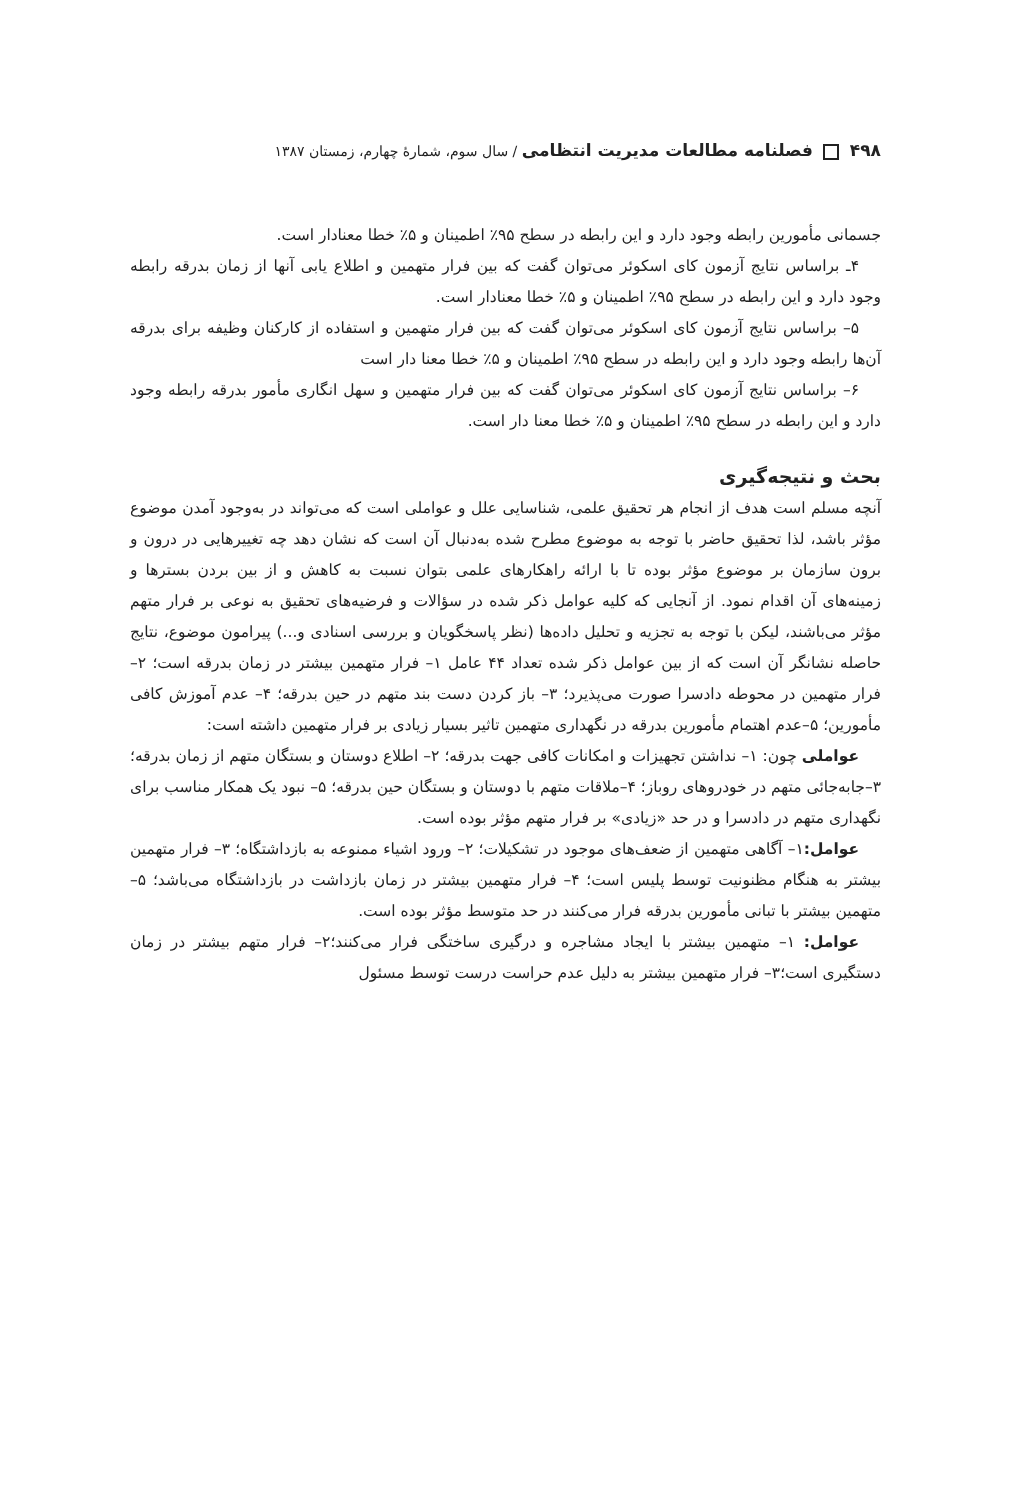۴۹۸ فصلنامه مطالعات مدیریت انتظامی / سال سوم، شمارهٔ چهارم، زمستان ۱۳۸۷
جسمانی مأمورین رابطه وجود دارد و این رابطه در سطح ۹۵٪ اطمینان و ۵٪ خطا معنادار است.
۴ـ براساس نتایج آزمون کای اسکوئر می‌توان گفت که بین فرار متهمین و اطلاع یابی آنها از زمان بدرقه رابطه وجود دارد و این رابطه در سطح ۹۵٪ اطمینان و ۵٪ خطا معنادار است.
۵– براساس نتایج آزمون کای اسکوئر می‌توان گفت که بین فرار متهمین و استفاده از کارکنان وظیفه برای بدرقه آن‌ها رابطه وجود دارد و این رابطه در سطح ۹۵٪ اطمینان و ۵٪ خطا معنا دار است
۶– براساس نتایج آزمون کای اسکوئر می‌توان گفت که بین فرار متهمین و سهل انگاری مأمور بدرقه رابطه وجود دارد و این رابطه در سطح ۹۵٪ اطمینان و ۵٪ خطا معنا دار است.
بحث و نتیجه‌گیری
آنچه مسلم است هدف از انجام هر تحقیق علمی، شناسایی علل و عواملی است که می‌تواند در به‌وجود آمدن موضوع مؤثر باشد، لذا تحقیق حاضر با توجه به موضوع مطرح شده به‌دنبال آن است که نشان دهد چه تغییرهایی در درون و برون سازمان بر موضوع مؤثر بوده تا با ارائه راهکارهای علمی بتوان نسبت به کاهش و از بین بردن بسترها و زمینه‌های آن اقدام نمود. از آنجایی که کلیه عوامل ذکر شده در سؤالات و فرضیه‌های تحقیق به نوعی بر فرار متهم مؤثر می‌باشند، لیکن با توجه به تجزیه و تحلیل داده‌ها (نظر پاسخگویان و بررسی اسنادی و...) پیرامون موضوع، نتایج حاصله نشانگر آن است که از بین عوامل ذکر شده تعداد ۴۴ عامل ۱– فرار متهمین بیشتر در زمان بدرقه است؛ ۲– فرار متهمین در محوطه دادسرا صورت می‌پذیرد؛ ۳– باز کردن دست بند متهم در حین بدرقه؛ ۴– عدم آموزش کافی مأمورین؛ ۵–عدم اهتمام مأمورین بدرقه در نگهداری متهمین تاثیر بسیار زیادی بر فرار متهمین داشته است:
عواملی چون: ۱– نداشتن تجهیزات و امکانات کافی جهت بدرقه؛ ۲– اطلاع دوستان و بستگان متهم از زمان بدرقه؛ ۳–جابه‌جائی متهم در خودروهای روباز؛ ۴–ملاقات متهم با دوستان و بستگان حین بدرقه؛ ۵– نبود یک همکار مناسب برای نگهداری متهم در دادسرا و در حد «زیادی» بر فرار متهم مؤثر بوده است.
عوامل: ۱– آگاهی متهمین از ضعف‌های موجود در تشکیلات؛ ۲– ورود اشیاء ممنوعه به بازداشتگاه؛ ۳– فرار متهمین بیشتر به هنگام مظنونیت توسط پلیس است؛ ۴– فرار متهمین بیشتر در زمان بازداشت در بازداشتگاه می‌باشد؛ ۵– متهمین بیشتر با تبانی مأمورین بدرقه فرار می‌کنند در حد متوسط مؤثر بوده است.
عوامل: ۱– متهمین بیشتر با ایجاد مشاجره و درگیری ساختگی فرار می‌کنند؛۲– فرار متهم بیشتر در زمان دستگیری است؛۳– فرار متهمین بیشتر به دلیل عدم حراست درست توسط مسئول